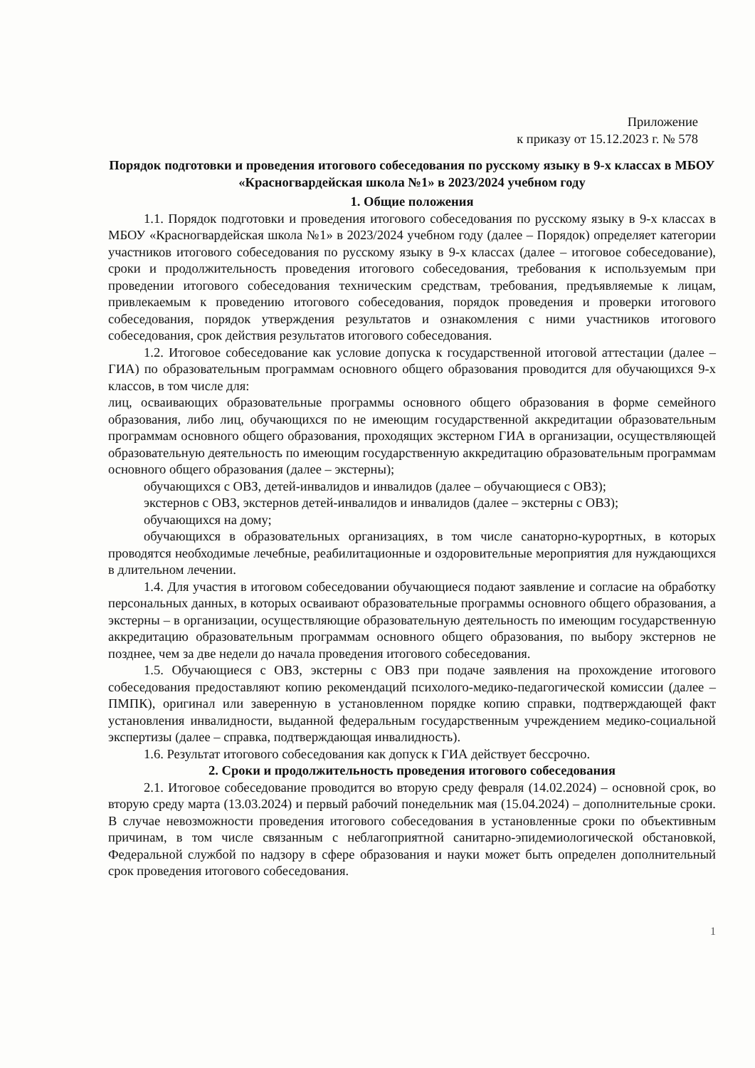Приложение
к приказу от 15.12.2023 г. № 578
Порядок подготовки и проведения итогового собеседования по русскому языку в 9-х классах в МБОУ «Красногвардейская школа №1» в 2023/2024 учебном году
1. Общие положения
1.1. Порядок подготовки и проведения итогового собеседования по русскому языку в 9-х классах в МБОУ «Красногвардейская школа №1» в 2023/2024 учебном году (далее – Порядок) определяет категории участников итогового собеседования по русскому языку в 9-х классах (далее – итоговое собеседование), сроки и продолжительность проведения итогового собеседования, требования к используемым при проведении итогового собеседования техническим средствам, требования, предъявляемые к лицам, привлекаемым к проведению итогового собеседования, порядок проведения и проверки итогового собеседования, порядок утверждения результатов и ознакомления с ними участников итогового собеседования, срок действия результатов итогового собеседования.
1.2. Итоговое собеседование как условие допуска к государственной итоговой аттестации (далее – ГИА) по образовательным программам основного общего образования проводится для обучающихся 9-х классов, в том числе для:
лиц, осваивающих образовательные программы основного общего образования в форме семейного образования, либо лиц, обучающихся по не имеющим государственной аккредитации образовательным программам основного общего образования, проходящих экстерном ГИА в организации, осуществляющей образовательную деятельность по имеющим государственную аккредитацию образовательным программам основного общего образования (далее – экстерны);
обучающихся с ОВЗ, детей-инвалидов и инвалидов (далее – обучающиеся с ОВЗ);
экстернов с ОВЗ, экстернов детей-инвалидов и инвалидов (далее – экстерны с ОВЗ);
обучающихся на дому;
обучающихся в образовательных организациях, в том числе санаторно-курортных, в которых проводятся необходимые лечебные, реабилитационные и оздоровительные мероприятия для нуждающихся в длительном лечении.
1.4. Для участия в итоговом собеседовании обучающиеся подают заявление и согласие на обработку персональных данных, в которых осваивают образовательные программы основного общего образования, а экстерны – в организации, осуществляющие образовательную деятельность по имеющим государственную аккредитацию образовательным программам основного общего образования, по выбору экстернов не позднее, чем за две недели до начала проведения итогового собеседования.
1.5. Обучающиеся с ОВЗ, экстерны с ОВЗ при подаче заявления на прохождение итогового собеседования предоставляют копию рекомендаций психолого-медико-педагогической комиссии (далее – ПМПК), оригинал или заверенную в установленном порядке копию справки, подтверждающей факт установления инвалидности, выданной федеральным государственным учреждением медико-социальной экспертизы (далее – справка, подтверждающая инвалидность).
1.6. Результат итогового собеседования как допуск к ГИА действует бессрочно.
2. Сроки и продолжительность проведения итогового собеседования
2.1. Итоговое собеседование проводится во вторую среду февраля (14.02.2024) – основной срок, во вторую среду марта (13.03.2024) и первый рабочий понедельник мая (15.04.2024) – дополнительные сроки. В случае невозможности проведения итогового собеседования в установленные сроки по объективным причинам, в том числе связанным с неблагоприятной санитарно-эпидемиологической обстановкой, Федеральной службой по надзору в сфере образования и науки может быть определен дополнительный срок проведения итогового собеседования.
1